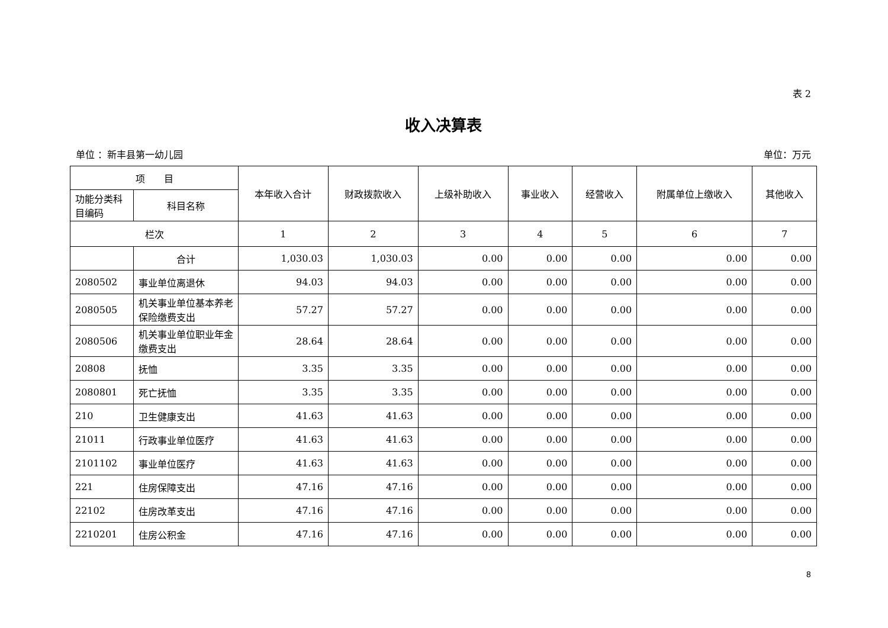表 2
收入决算表
单位 ：新丰县第一幼儿园 单位：万元
| 项 目 | | 本年收入合计 | 财政拨款收入 | 上级补助收入 | 事业收入 | 经营收入 | 附属单位上缴收入 | 其他收入 |
| --- | --- | --- | --- | --- | --- | --- | --- | --- |
| 功能分类科目编码 | 科目名称 | | | | | | | |
| 栏次 | | 1 | 2 | 3 | 4 | 5 | 6 | 7 |
| | 合计 | 1,030.03 | 1,030.03 | 0.00 | 0.00 | 0.00 | 0.00 | 0.00 |
| 2080502 | 事业单位离退休 | 94.03 | 94.03 | 0.00 | 0.00 | 0.00 | 0.00 | 0.00 |
| 2080505 | 机关事业单位基本养老保险缴费支出 | 57.27 | 57.27 | 0.00 | 0.00 | 0.00 | 0.00 | 0.00 |
| 2080506 | 机关事业单位职业年金缴费支出 | 28.64 | 28.64 | 0.00 | 0.00 | 0.00 | 0.00 | 0.00 |
| 20808 | 抚恤 | 3.35 | 3.35 | 0.00 | 0.00 | 0.00 | 0.00 | 0.00 |
| 2080801 | 死亡抚恤 | 3.35 | 3.35 | 0.00 | 0.00 | 0.00 | 0.00 | 0.00 |
| 210 | 卫生健康支出 | 41.63 | 41.63 | 0.00 | 0.00 | 0.00 | 0.00 | 0.00 |
| 21011 | 行政事业单位医疗 | 41.63 | 41.63 | 0.00 | 0.00 | 0.00 | 0.00 | 0.00 |
| 2101102 | 事业单位医疗 | 41.63 | 41.63 | 0.00 | 0.00 | 0.00 | 0.00 | 0.00 |
| 221 | 住房保障支出 | 47.16 | 47.16 | 0.00 | 0.00 | 0.00 | 0.00 | 0.00 |
| 22102 | 住房改革支出 | 47.16 | 47.16 | 0.00 | 0.00 | 0.00 | 0.00 | 0.00 |
| 2210201 | 住房公积金 | 47.16 | 47.16 | 0.00 | 0.00 | 0.00 | 0.00 | 0.00 |
8